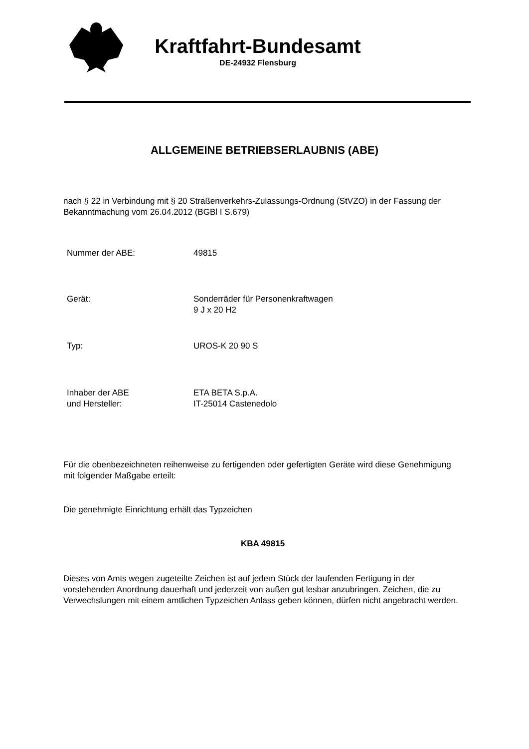Kraftfahrt-Bundesamt
DE-24932 Flensburg
ALLGEMEINE BETRIEBSERLAUBNIS (ABE)
nach § 22 in Verbindung mit § 20 Straßenverkehrs-Zulassungs-Ordnung (StVZO) in der Fassung der Bekanntmachung vom 26.04.2012 (BGBl I S.679)
Nummer der ABE: 49815
Gerät: Sonderräder für Personenkraftwagen
9 J x 20 H2
Typ: UROS-K 20 90 S
Inhaber der ABE
und Hersteller:
ETA BETA S.p.A.
IT-25014 Castenedolo
Für die obenbezeichneten reihenweise zu fertigenden oder gefertigten Geräte wird diese Genehmigung mit folgender Maßgabe erteilt:
Die genehmigte Einrichtung erhält das Typzeichen
KBA 49815
Dieses von Amts wegen zugeteilte Zeichen ist auf jedem Stück der laufenden Fertigung in der vorstehenden Anordnung dauerhaft und jederzeit von außen gut lesbar anzubringen. Zeichen, die zu Verwechslungen mit einem amtlichen Typzeichen Anlass geben können, dürfen nicht angebracht werden.